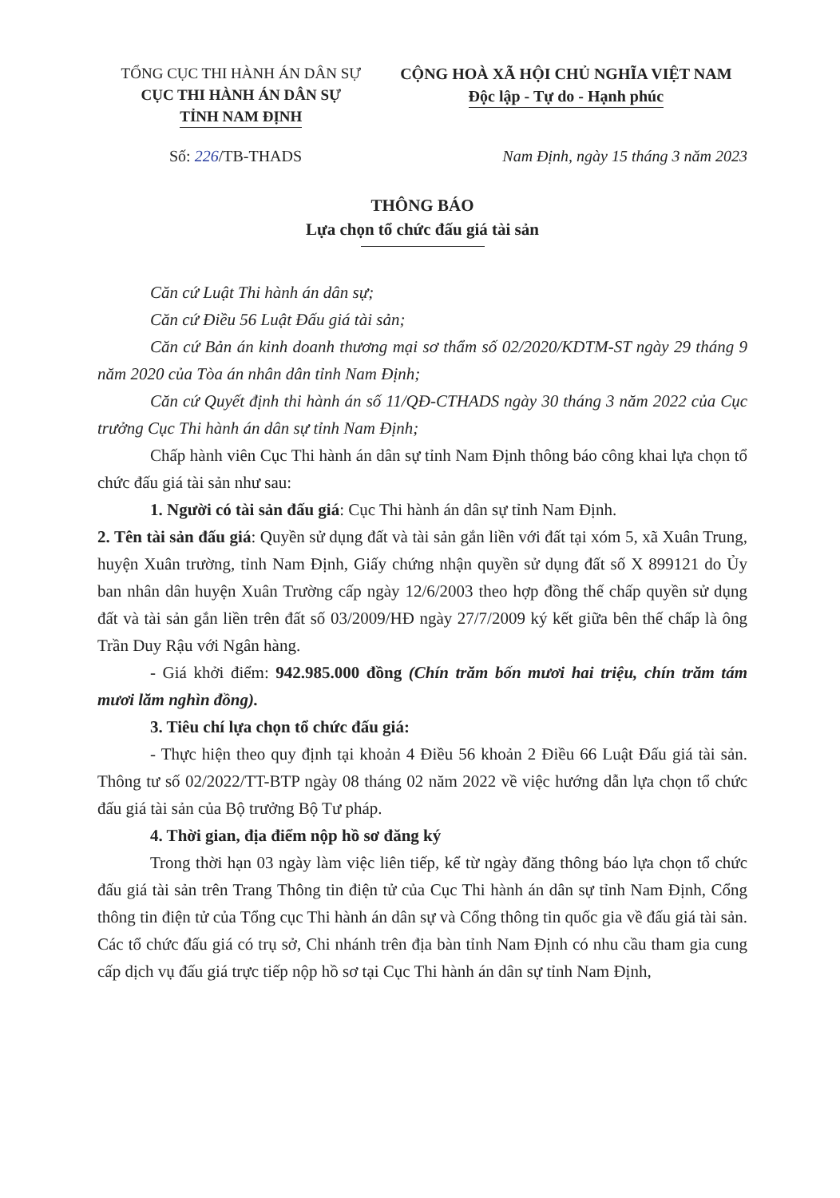TỔNG CỤC THI HÀNH ÁN DÂN SỰ
CỤC THI HÀNH ÁN DÂN SỰ
TỈNH NAM ĐỊNH
CỘNG HOÀ XÃ HỘI CHỦ NGHĨA VIỆT NAM
Độc lập - Tự do - Hạnh phúc
Số: 226/TB-THADS Nam Định, ngày 15 tháng 3 năm 2023
THÔNG BÁO
Lựa chọn tổ chức đấu giá tài sản
Căn cứ Luật Thi hành án dân sự;
Căn cứ Điều 56 Luật Đấu giá tài sản;
Căn cứ Bản án kinh doanh thương mại sơ thẩm số 02/2020/KDTM-ST ngày 29 tháng 9 năm 2020 của Tòa án nhân dân tỉnh Nam Định;
Căn cứ Quyết định thi hành án số 11/QĐ-CTHADS ngày 30 tháng 3 năm 2022 của Cục trưởng Cục Thi hành án dân sự tỉnh Nam Định;
Chấp hành viên Cục Thi hành án dân sự tỉnh Nam Định thông báo công khai lựa chọn tổ chức đấu giá tài sản như sau:
1. Người có tài sản đấu giá: Cục Thi hành án dân sự tỉnh Nam Định.
2. Tên tài sản đấu giá: Quyền sử dụng đất và tài sản gắn liền với đất tại xóm 5, xã Xuân Trung, huyện Xuân trường, tỉnh Nam Định, Giấy chứng nhận quyền sử dụng đất số X 899121 do Ủy ban nhân dân huyện Xuân Trường cấp ngày 12/6/2003 theo hợp đồng thế chấp quyền sử dụng đất và tài sản gắn liền trên đất số 03/2009/HĐ ngày 27/7/2009 ký kết giữa bên thế chấp là ông Trần Duy Rậu với Ngân hàng.
- Giá khởi điểm: 942.985.000 đồng (Chín trăm bốn mươi hai triệu, chín trăm tám mươi lăm nghìn đồng).
3. Tiêu chí lựa chọn tổ chức đấu giá:
- Thực hiện theo quy định tại khoản 4 Điều 56 khoản 2 Điều 66 Luật Đấu giá tài sản. Thông tư số 02/2022/TT-BTP ngày 08 tháng 02 năm 2022 về việc hướng dẫn lựa chọn tổ chức đấu giá tài sản của Bộ trưởng Bộ Tư pháp.
4. Thời gian, địa điểm nộp hồ sơ đăng ký
Trong thời hạn 03 ngày làm việc liên tiếp, kể từ ngày đăng thông báo lựa chọn tổ chức đấu giá tài sản trên Trang Thông tin điện tử của Cục Thi hành án dân sự tỉnh Nam Định, Cổng thông tin điện tử của Tổng cục Thi hành án dân sự và Cổng thông tin quốc gia về đấu giá tài sản. Các tổ chức đấu giá có trụ sở, Chi nhánh trên địa bàn tỉnh Nam Định có nhu cầu tham gia cung cấp dịch vụ đấu giá trực tiếp nộp hồ sơ tại Cục Thi hành án dân sự tỉnh Nam Định,